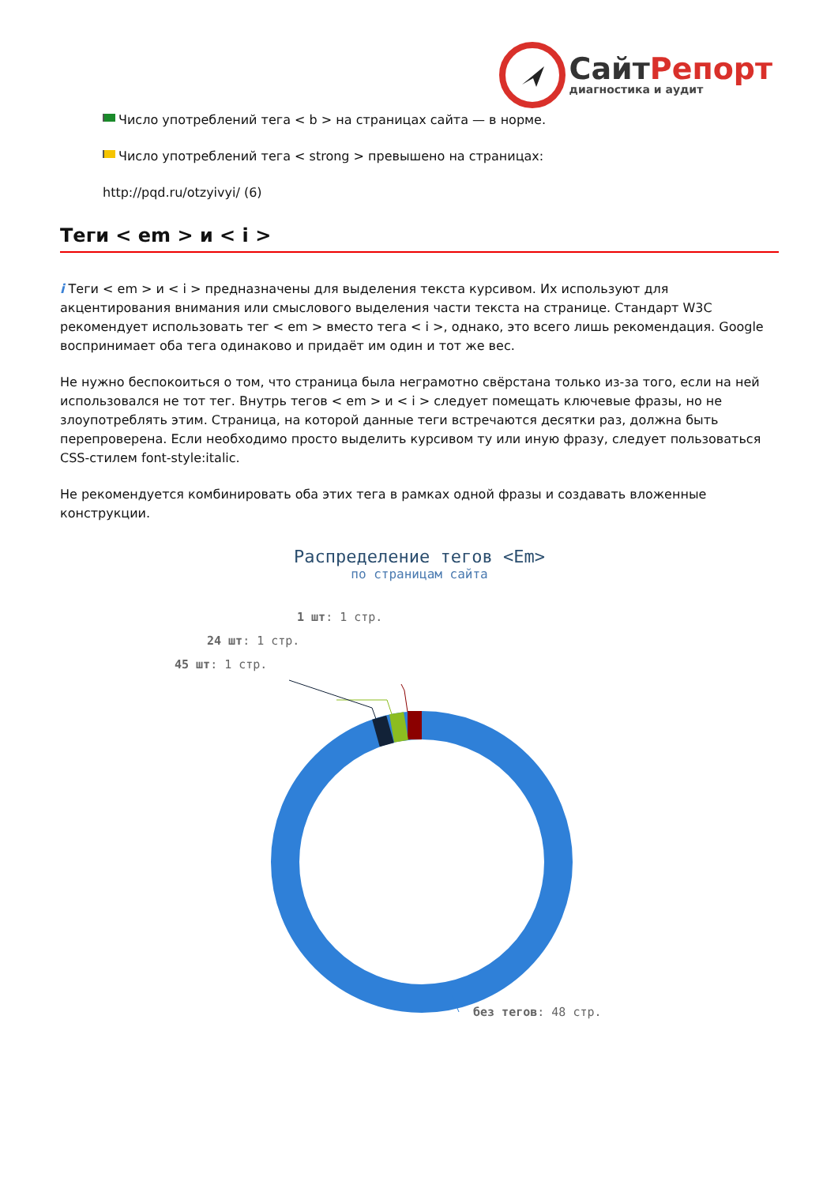Сайт Репорт
диагностика и аудит
Число употреблений тега < b > на страницах сайта — в норме.
Число употреблений тега < strong > превышено на страницах:
http://pqd.ru/otzyivyi/ (6)
Теги < em > и < i >
i Теги < em > и < i > предназначены для выделения текста курсивом. Их используют для акцентирования внимания или смыслового выделения части текста на странице. Стандарт W3C рекомендует использовать тег < em > вместо тега < i >, однако, это всего лишь рекомендация. Google воспринимает оба тега одинаково и придаёт им один и тот же вес.
Не нужно беспокоиться о том, что страница была неграмотно свёрстана только из-за того, если на ней использовался не тот тег. Внутрь тегов < em > и < i > следует помещать ключевые фразы, но не злоупотреблять этим. Страница, на которой данные теги встречаются десятки раз, должна быть перепроверена. Если необходимо просто выделить курсивом ту или иную фразу, следует пользоваться CSS-стилем font-style:italic.
Не рекомендуется комбинировать оба этих тега в рамках одной фразы и создавать вложенные конструкции.
Распределение тегов <Em>
по страницам сайта
1 шт: 1 стр.
24 шт: 1 стр.
45 шт: 1 стр.
без тегов: 48 стр.